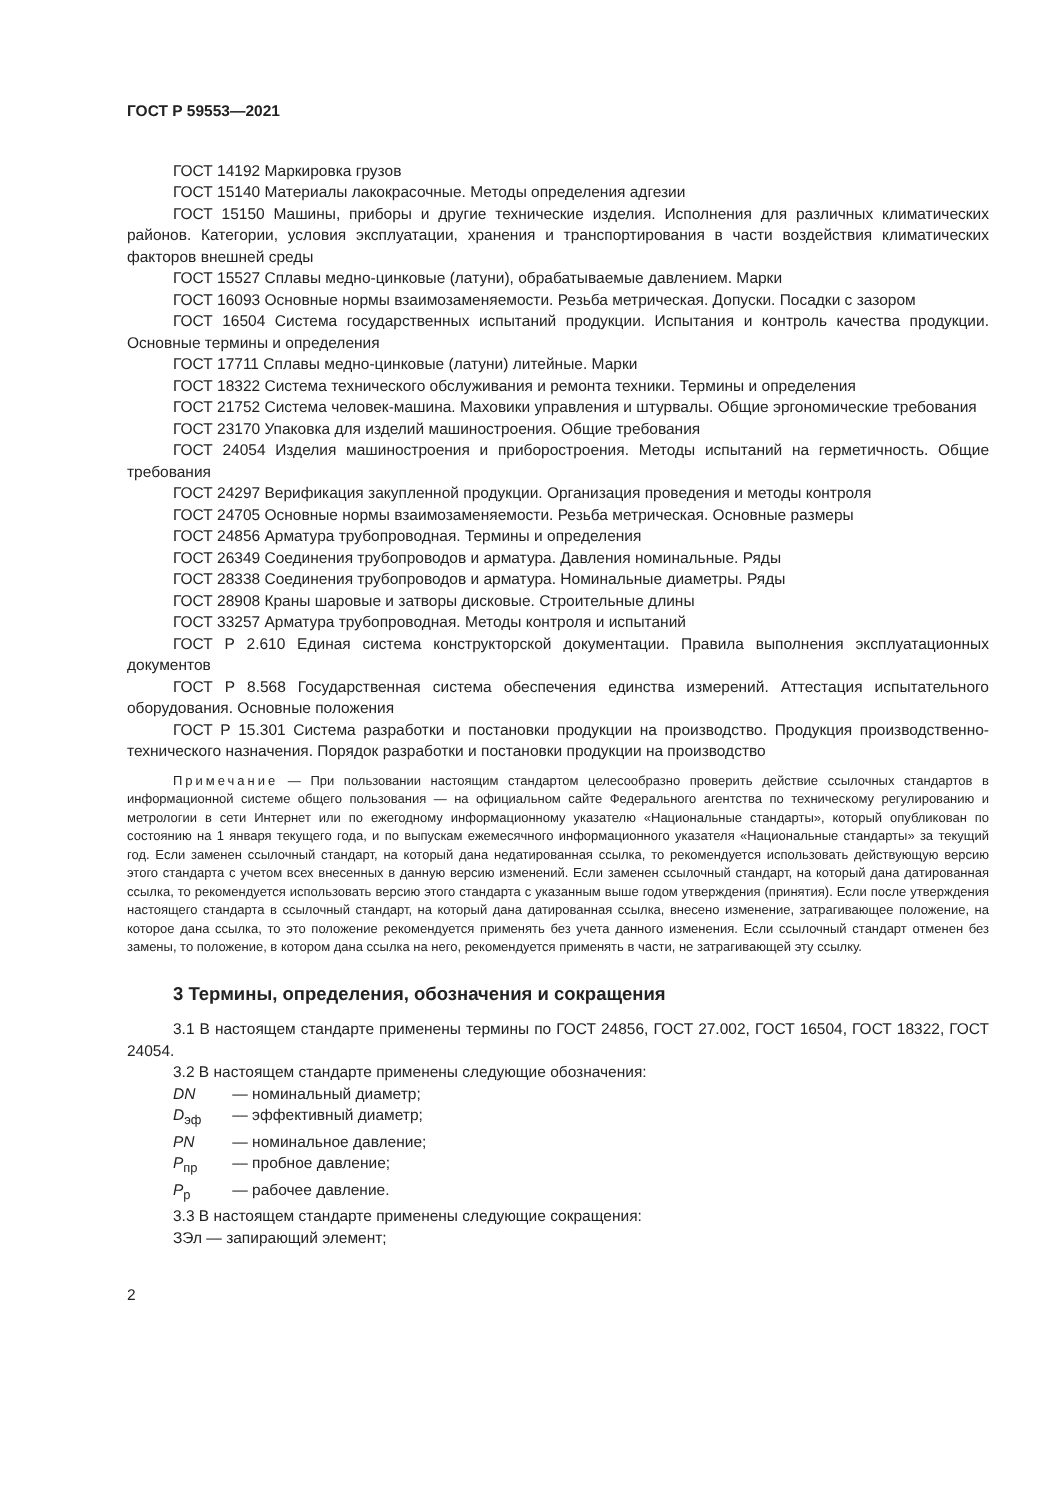ГОСТ Р 59553—2021
ГОСТ 14192 Маркировка грузов
ГОСТ 15140 Материалы лакокрасочные. Методы определения адгезии
ГОСТ 15150 Машины, приборы и другие технические изделия. Исполнения для различных климатических районов. Категории, условия эксплуатации, хранения и транспортирования в части воздействия климатических факторов внешней среды
ГОСТ 15527 Сплавы медно-цинковые (латуни), обрабатываемые давлением. Марки
ГОСТ 16093 Основные нормы взаимозаменяемости. Резьба метрическая. Допуски. Посадки с зазором
ГОСТ 16504 Система государственных испытаний продукции. Испытания и контроль качества продукции. Основные термины и определения
ГОСТ 17711 Сплавы медно-цинковые (латуни) литейные. Марки
ГОСТ 18322 Система технического обслуживания и ремонта техники. Термины и определения
ГОСТ 21752 Система человек-машина. Маховики управления и штурвалы. Общие эргономические требования
ГОСТ 23170 Упаковка для изделий машиностроения. Общие требования
ГОСТ 24054 Изделия машиностроения и приборостроения. Методы испытаний на герметичность. Общие требования
ГОСТ 24297 Верификация закупленной продукции. Организация проведения и методы контроля
ГОСТ 24705 Основные нормы взаимозаменяемости. Резьба метрическая. Основные размеры
ГОСТ 24856 Арматура трубопроводная. Термины и определения
ГОСТ 26349 Соединения трубопроводов и арматура. Давления номинальные. Ряды
ГОСТ 28338 Соединения трубопроводов и арматура. Номинальные диаметры. Ряды
ГОСТ 28908 Краны шаровые и затворы дисковые. Строительные длины
ГОСТ 33257 Арматура трубопроводная. Методы контроля и испытаний
ГОСТ Р 2.610 Единая система конструкторской документации. Правила выполнения эксплуатационных документов
ГОСТ Р 8.568 Государственная система обеспечения единства измерений. Аттестация испытательного оборудования. Основные положения
ГОСТ Р 15.301 Система разработки и постановки продукции на производство. Продукция производственно-технического назначения. Порядок разработки и постановки продукции на производство
Примечание — При пользовании настоящим стандартом целесообразно проверить действие ссылочных стандартов в информационной системе общего пользования — на официальном сайте Федерального агентства по техническому регулированию и метрологии в сети Интернет или по ежегодному информационному указателю «Национальные стандарты», который опубликован по состоянию на 1 января текущего года, и по выпускам ежемесячного информационного указателя «Национальные стандарты» за текущий год. Если заменен ссылочный стандарт, на который дана недатированная ссылка, то рекомендуется использовать действующую версию этого стандарта с учетом всех внесенных в данную версию изменений. Если заменен ссылочный стандарт, на который дана датированная ссылка, то рекомендуется использовать версию этого стандарта с указанным выше годом утверждения (принятия). Если после утверждения настоящего стандарта в ссылочный стандарт, на который дана датированная ссылка, внесено изменение, затрагивающее положение, на которое дана ссылка, то это положение рекомендуется применять без учета данного изменения. Если ссылочный стандарт отменен без замены, то положение, в котором дана ссылка на него, рекомендуется применять в части, не затрагивающей эту ссылку.
3 Термины, определения, обозначения и сокращения
3.1 В настоящем стандарте применены термины по ГОСТ 24856, ГОСТ 27.002, ГОСТ 16504, ГОСТ 18322, ГОСТ 24054.
3.2 В настоящем стандарте применены следующие обозначения:
DN — номинальный диаметр;
D<sub>эф</sub> — эффективный диаметр;
PN — номинальное давление;
P<sub>пр</sub> — пробное давление;
P<sub>р</sub> — рабочее давление.
3.3 В настоящем стандарте применены следующие сокращения:
ЗЭл — запирающий элемент;
2